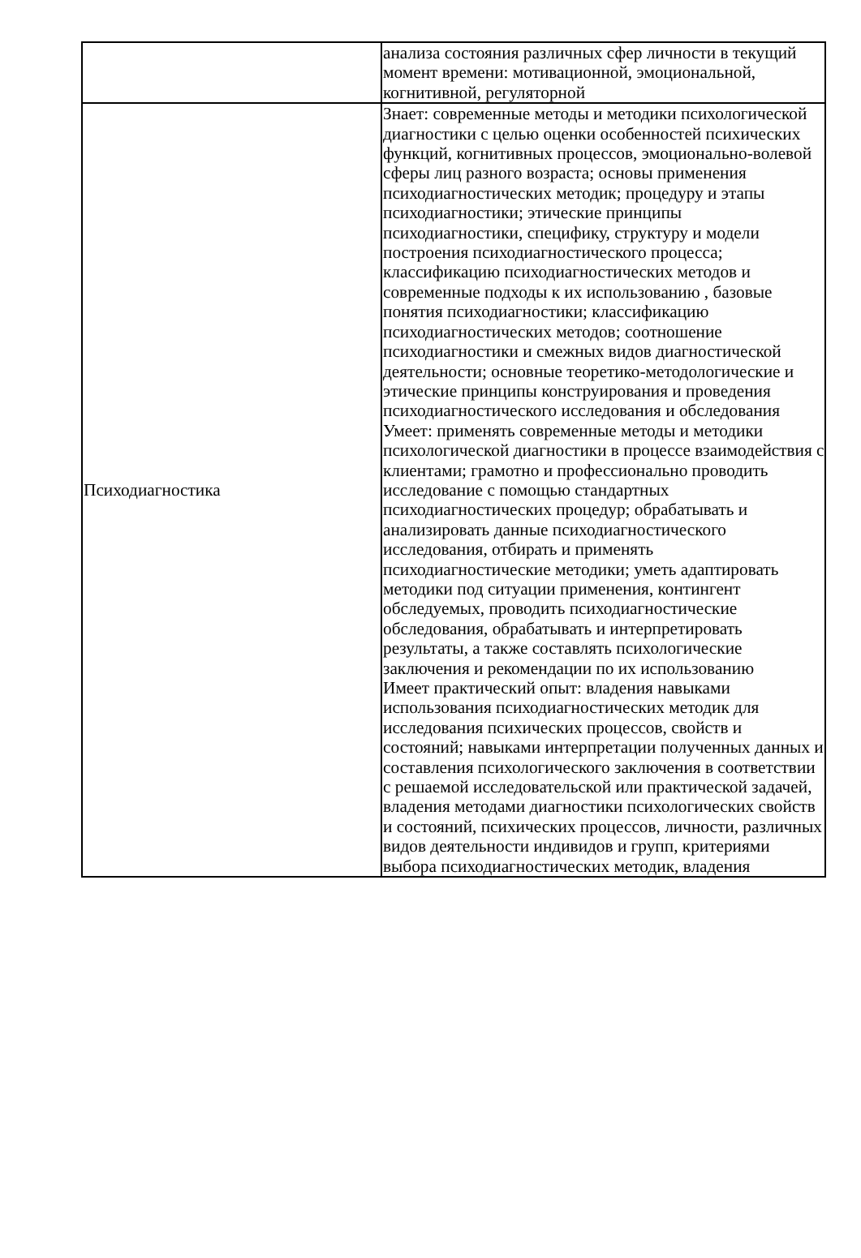| | анализа состояния различных сфер личности в текущий момент времени: мотивационной, эмоциональной, когнитивной, регуляторной |
| Психодиагностика | Знает: современные методы и методики психологической диагностики с целью оценки особенностей психических функций, когнитивных процессов, эмоционально-волевой сферы лиц разного возраста; основы применения психодиагностических методик; процедуру и этапы психодиагностики; этические принципы психодиагностики, специфику, структуру и модели построения психодиагностического процесса; классификацию психодиагностических методов и современные подходы к их использованию , базовые понятия психодиагностики; классификацию психодиагностических методов; соотношение психодиагностики и смежных видов диагностической деятельности; основные теоретико-методологические и этические принципы конструирования и проведения психодиагностического исследования и обследования Умеет: применять современные методы и методики психологической диагностики в процессе взаимодействия с клиентами; грамотно и профессионально проводить исследование с помощью стандартных психодиагностических процедур; обрабатывать и анализировать данные психодиагностического исследования, отбирать и применять психодиагностические методики; уметь адаптировать методики под ситуации применения, контингент обследуемых, проводить психодиагностические обследования, обрабатывать и интерпретировать результаты, а также составлять психологические заключения и рекомендации по их использованию Имеет практический опыт: владения навыками использования психодиагностических методик для исследования психических процессов, свойств и состояний; навыками интерпретации полученных данных и составления психологического заключения в соответствии с решаемой исследовательской или практической задачей, владения методами диагностики психологических свойств и состояний, психических процессов, личности, различных видов деятельности индивидов и групп, критериями выбора психодиагностических методик, владения |